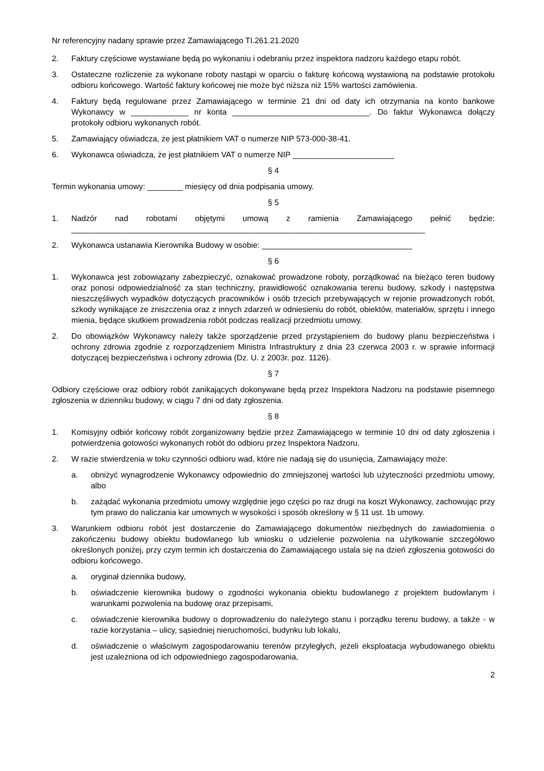Nr referencyjny nadany sprawie przez Zamawiającego TI.261.21.2020
2. Faktury częściowe wystawiane będą po wykonaniu i odebraniu przez inspektora nadzoru każdego etapu robót.
3. Ostateczne rozliczenie za wykonane roboty nastąpi w oparciu o fakturę końcową wystawioną na podstawie protokołu odbioru końcowego. Wartość faktury końcowej nie może być niższa niż 15% wartości zamówienia.
4. Faktury będą regulowane przez Zamawiającego w terminie 21 dni od daty ich otrzymania na konto bankowe Wykonawcy w _____________ nr konta _______________________________. Do faktur Wykonawca dołączy protokoły odbioru wykonanych robót.
5. Zamawiający oświadcza, że jest płatnikiem VAT o numerze NIP 573-000-38-41.
6. Wykonawca oświadcza, że jest płatnikiem VAT o numerze NIP _______________________
§ 4
Termin wykonania umowy: ________ miesięcy od dnia podpisania umowy.
§ 5
1. Nadzór nad robotami objętymi umową z ramienia Zamawiającego pełnić będzie: ________________________________________________________________________________
2. Wykonawca ustanawia Kierownika Budowy w osobie: __________________________________
§ 6
1. Wykonawca jest zobowiązany zabezpieczyć, oznakować prowadzone roboty, porządkować na bieżąco teren budowy oraz ponosi odpowiedzialność za stan techniczny, prawidłowość oznakowania terenu budowy, szkody i następstwa nieszczęśliwych wypadków dotyczących pracowników i osób trzecich przebywających w rejonie prowadzonych robót, szkody wynikające ze zniszczenia oraz z innych zdarzeń w odniesieniu do robót, obiektów, materiałów, sprzętu i innego mienia, będące skutkiem prowadzenia robót podczas realizacji przedmiotu umowy.
2. Do obowiązków Wykonawcy należy także sporządzenie przed przystąpieniem do budowy planu bezpieczeństwa i ochrony zdrowia zgodnie z rozporządzeniem Ministra Infrastruktury z dnia 23 czerwca 2003 r. w sprawie informacji dotyczącej bezpieczeństwa i ochrony zdrowia (Dz. U. z 2003r. poz. 1126).
§ 7
Odbiory częściowe oraz odbiory robót zanikających dokonywane będą przez Inspektora Nadzoru na podstawie pisemnego zgłoszenia w dzienniku budowy, w ciągu 7 dni od daty zgłoszenia.
§ 8
1. Komisyjny odbiór końcowy robót zorganizowany będzie przez Zamawiającego w terminie 10 dni od daty zgłoszenia i potwierdzenia gotowości wykonanych robót do odbioru przez Inspektora Nadzoru.
2. W razie stwierdzenia w toku czynności odbioru wad, które nie nadają się do usunięcia, Zamawiający może:
a. obniżyć wynagrodzenie Wykonawcy odpowiednio do zmniejszonej wartości lub użyteczności przedmiotu umowy, albo
b. zażądać wykonania przedmiotu umowy względnie jego części po raz drugi na koszt Wykonawcy, zachowując przy tym prawo do naliczania kar umownych w wysokości i sposób określony w § 11 ust. 1b umowy.
3. Warunkiem odbioru robót jest dostarczenie do Zamawiającego dokumentów niezbędnych do zawiadomienia o zakończeniu budowy obiektu budowlanego lub wniosku o udzielenie pozwolenia na użytkowanie szczegółowo określonych poniżej, przy czym termin ich dostarczenia do Zamawiającego ustala się na dzień zgłoszenia gotowości do odbioru końcowego.
a. oryginał dziennika budowy,
b. oświadczenie kierownika budowy o zgodności wykonania obiektu budowlanego z projektem budowlanym i warunkami pozwolenia na budowę oraz przepisami,
c. oświadczenie kierownika budowy o doprowadzeniu do należytego stanu i porządku terenu budowy, a także - w razie korzystania – ulicy, sąsiedniej nieruchomości, budynku lub lokalu,
d. oświadczenie o właściwym zagospodarowaniu terenów przyległych, jeżeli eksploatacja wybudowanego obiektu jest uzależniona od ich odpowiedniego zagospodarowania,
2